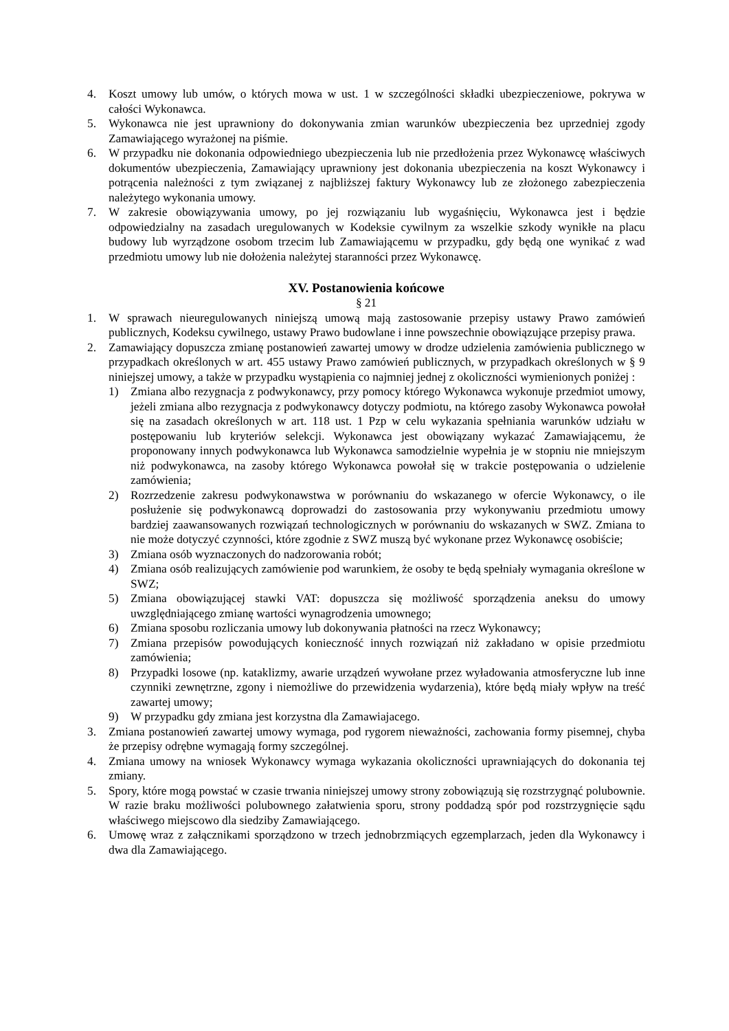4. Koszt umowy lub umów, o których mowa w ust. 1 w szczególności składki ubezpieczeniowe, pokrywa w całości Wykonawca.
5. Wykonawca nie jest uprawniony do dokonywania zmian warunków ubezpieczenia bez uprzedniej zgody Zamawiającego wyrażonej na piśmie.
6. W przypadku nie dokonania odpowiedniego ubezpieczenia lub nie przedłożenia przez Wykonawcę właściwych dokumentów ubezpieczenia, Zamawiający uprawniony jest dokonania ubezpieczenia na koszt Wykonawcy i potrącenia należności z tym związanej z najbliższej faktury Wykonawcy lub ze złożonego zabezpieczenia należytego wykonania umowy.
7. W zakresie obowiązywania umowy, po jej rozwiązaniu lub wygaśnięciu, Wykonawca jest i będzie odpowiedzialny na zasadach uregulowanych w Kodeksie cywilnym za wszelkie szkody wynikłe na placu budowy lub wyrządzone osobom trzecim lub Zamawiającemu w przypadku, gdy będą one wynikać z wad przedmiotu umowy lub nie dołożenia należytej staranności przez Wykonawcę.
XV. Postanowienia końcowe
§ 21
1. W sprawach nieuregulowanych niniejszą umową mają zastosowanie przepisy ustawy Prawo zamówień publicznych, Kodeksu cywilnego, ustawy Prawo budowlane i inne powszechnie obowiązujące przepisy prawa.
2. Zamawiający dopuszcza zmianę postanowień zawartej umowy w drodze udzielenia zamówienia publicznego w przypadkach określonych w art. 455 ustawy Prawo zamówień publicznych, w przypadkach określonych w § 9 niniejszej umowy, a także w przypadku wystąpienia co najmniej jednej z okoliczności wymienionych poniżej :
1) Zmiana albo rezygnacja z podwykonawcy, przy pomocy którego Wykonawca wykonuje przedmiot umowy, jeżeli zmiana albo rezygnacja z podwykonawcy dotyczy podmiotu, na którego zasoby Wykonawca powołał się na zasadach określonych w art. 118 ust. 1 Pzp w celu wykazania spełniania warunków udziału w postępowaniu lub kryteriów selekcji. Wykonawca jest obowiązany wykazać Zamawiającemu, że proponowany innych podwykonawca lub Wykonawca samodzielnie wypełnia je w stopniu nie mniejszym niż podwykonawca, na zasoby którego Wykonawca powołał się w trakcie postępowania o udzielenie zamówienia;
2) Rozrzedzenie zakresu podwykonawstwa w porównaniu do wskazanego w ofercie Wykonawcy, o ile posłużenie się podwykonawcą doprowadzi do zastosowania przy wykonywaniu przedmiotu umowy bardziej zaawansowanych rozwiązań technologicznych w porównaniu do wskazanych w SWZ. Zmiana to nie może dotyczyć czynności, które zgodnie z SWZ muszą być wykonane przez Wykonawcę osobiście;
3) Zmiana osób wyznaczonych do nadzorowania robót;
4) Zmiana osób realizujących zamówienie pod warunkiem, że osoby te będą spełniały wymagania określone w SWZ;
5) Zmiana obowiązującej stawki VAT: dopuszcza się możliwość sporządzenia aneksu do umowy uwzględniającego zmianę wartości wynagrodzenia umownego;
6) Zmiana sposobu rozliczania umowy lub dokonywania płatności na rzecz Wykonawcy;
7) Zmiana przepisów powodujących konieczność innych rozwiązań niż zakładano w opisie przedmiotu zamówienia;
8) Przypadki losowe (np. kataklizmy, awarie urządzeń wywołane przez wyładowania atmosferyczne lub inne czynniki zewnętrzne, zgony i niemożliwe do przewidzenia wydarzenia), które będą miały wpływ na treść zawartej umowy;
9) W przypadku gdy zmiana jest korzystna dla Zamawiajacego.
3. Zmiana postanowień zawartej umowy wymaga, pod rygorem nieważności, zachowania formy pisemnej, chyba że przepisy odrębne wymagają formy szczególnej.
4. Zmiana umowy na wniosek Wykonawcy wymaga wykazania okoliczności uprawniających do dokonania tej zmiany.
5. Spory, które mogą powstać w czasie trwania niniejszej umowy strony zobowiązują się rozstrzygnąć polubownie. W razie braku możliwości polubownego załatwienia sporu, strony poddadzą spór pod rozstrzygnięcie sądu właściwego miejscowo dla siedziby Zamawiającego.
6. Umowę wraz z załącznikami sporządzono w trzech jednobrzmiących egzemplarzach, jeden dla Wykonawcy i dwa dla Zamawiającego.